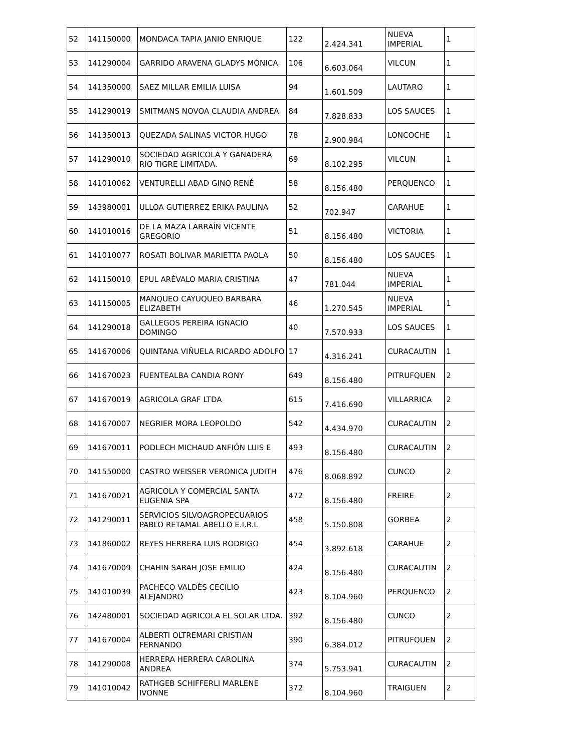| 52 | 141150000 | MONDACA TAPIA JANIO ENRIQUE | 122 | 2.424.341 | NUEVA IMPERIAL | 1 |
| 53 | 141290004 | GARRIDO ARAVENA GLADYS MÓNICA | 106 | 6.603.064 | VILCUN | 1 |
| 54 | 141350000 | SAEZ MILLAR EMILIA LUISA | 94 | 1.601.509 | LAUTARO | 1 |
| 55 | 141290019 | SMITMANS NOVOA CLAUDIA ANDREA | 84 | 7.828.833 | LOS SAUCES | 1 |
| 56 | 141350013 | QUEZADA SALINAS VICTOR HUGO | 78 | 2.900.984 | LONCOCHE | 1 |
| 57 | 141290010 | SOCIEDAD AGRICOLA Y GANADERA RIO TIGRE LIMITADA. | 69 | 8.102.295 | VILCUN | 1 |
| 58 | 141010062 | VENTURELLI ABAD GINO RENÉ | 58 | 8.156.480 | PERQUENCO | 1 |
| 59 | 143980001 | ULLOA GUTIERREZ ERIKA PAULINA | 52 | 702.947 | CARAHUE | 1 |
| 60 | 141010016 | DE LA MAZA LARRAÍN VICENTE GREGORIO | 51 | 8.156.480 | VICTORIA | 1 |
| 61 | 141010077 | ROSATI BOLIVAR MARIETTA PAOLA | 50 | 8.156.480 | LOS SAUCES | 1 |
| 62 | 141150010 | EPUL ARÉVALO MARIA CRISTINA | 47 | 781.044 | NUEVA IMPERIAL | 1 |
| 63 | 141150005 | MANQUEO CAYUQUEO BARBARA ELIZABETH | 46 | 1.270.545 | NUEVA IMPERIAL | 1 |
| 64 | 141290018 | GALLEGOS PEREIRA IGNACIO DOMINGO | 40 | 7.570.933 | LOS SAUCES | 1 |
| 65 | 141670006 | QUINTANA VIÑUELA RICARDO ADOLFO | 17 | 4.316.241 | CURACAUTIN | 1 |
| 66 | 141670023 | FUENTEALBA CANDIA RONY | 649 | 8.156.480 | PITRUFQUEN | 2 |
| 67 | 141670019 | AGRICOLA GRAF LTDA | 615 | 7.416.690 | VILLARRICA | 2 |
| 68 | 141670007 | NEGRIER MORA LEOPOLDO | 542 | 4.434.970 | CURACAUTIN | 2 |
| 69 | 141670011 | PODLECH MICHAUD ANFIÓN LUIS E | 493 | 8.156.480 | CURACAUTIN | 2 |
| 70 | 141550000 | CASTRO WEISSER VERONICA JUDITH | 476 | 8.068.892 | CUNCO | 2 |
| 71 | 141670021 | AGRICOLA Y COMERCIAL SANTA EUGENIA SPA | 472 | 8.156.480 | FREIRE | 2 |
| 72 | 141290011 | SERVICIOS SILVOAGROPECUARIOS PABLO RETAMAL ABELLO E.I.R.L | 458 | 5.150.808 | GORBEA | 2 |
| 73 | 141860002 | REYES HERRERA LUIS RODRIGO | 454 | 3.892.618 | CARAHUE | 2 |
| 74 | 141670009 | CHAHIN SARAH JOSE EMILIO | 424 | 8.156.480 | CURACAUTIN | 2 |
| 75 | 141010039 | PACHECO VALDÉS CECILIO ALEJANDRO | 423 | 8.104.960 | PERQUENCO | 2 |
| 76 | 142480001 | SOCIEDAD AGRICOLA EL SOLAR LTDA. | 392 | 8.156.480 | CUNCO | 2 |
| 77 | 141670004 | ALBERTI OLTREMARI CRISTIAN FERNANDO | 390 | 6.384.012 | PITRUFQUEN | 2 |
| 78 | 141290008 | HERRERA HERRERA CAROLINA ANDREA | 374 | 5.753.941 | CURACAUTIN | 2 |
| 79 | 141010042 | RATHGEB SCHIFFERLI MARLENE IVONNE | 372 | 8.104.960 | TRAIGUEN | 2 |